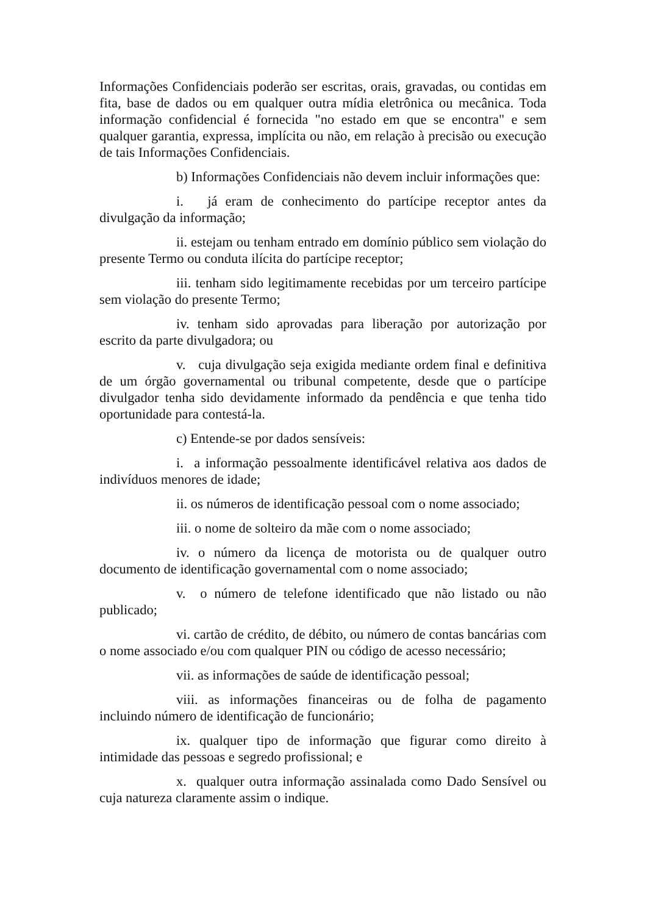Informações Confidenciais poderão ser escritas, orais, gravadas, ou contidas em fita, base de dados ou em qualquer outra mídia eletrônica ou mecânica. Toda informação confidencial é fornecida "no estado em que se encontra" e sem qualquer garantia, expressa, implícita ou não, em relação à precisão ou execução de tais Informações Confidenciais.
b) Informações Confidenciais não devem incluir informações que:
i. já eram de conhecimento do partícipe receptor antes da divulgação da informação;
ii. estejam ou tenham entrado em domínio público sem violação do presente Termo ou conduta ilícita do partícipe receptor;
iii. tenham sido legitimamente recebidas por um terceiro partícipe sem violação do presente Termo;
iv. tenham sido aprovadas para liberação por autorização por escrito da parte divulgadora; ou
v. cuja divulgação seja exigida mediante ordem final e definitiva de um órgão governamental ou tribunal competente, desde que o partícipe divulgador tenha sido devidamente informado da pendência e que tenha tido oportunidade para contestá-la.
c) Entende-se por dados sensíveis:
i. a informação pessoalmente identificável relativa aos dados de indivíduos menores de idade;
ii. os números de identificação pessoal com o nome associado;
iii. o nome de solteiro da mãe com o nome associado;
iv. o número da licença de motorista ou de qualquer outro documento de identificação governamental com o nome associado;
v. o número de telefone identificado que não listado ou não publicado;
vi. cartão de crédito, de débito, ou número de contas bancárias com o nome associado e/ou com qualquer PIN ou código de acesso necessário;
vii. as informações de saúde de identificação pessoal;
viii. as informações financeiras ou de folha de pagamento incluindo número de identificação de funcionário;
ix. qualquer tipo de informação que figurar como direito à intimidade das pessoas e segredo profissional; e
x. qualquer outra informação assinalada como Dado Sensível ou cuja natureza claramente assim o indique.